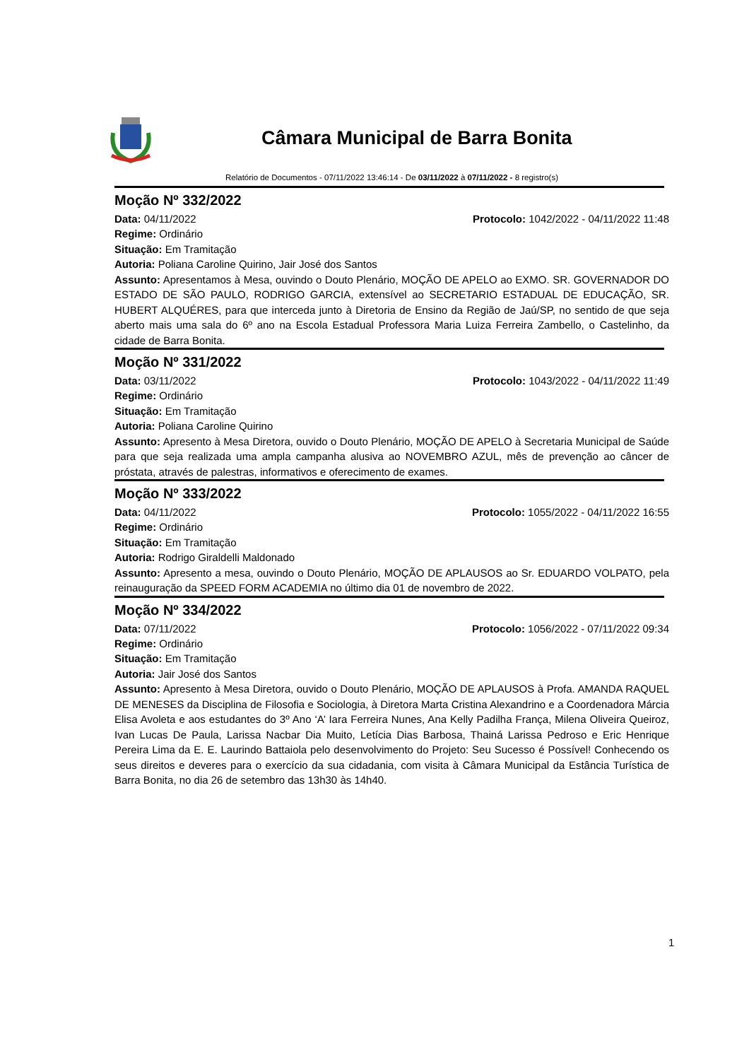Câmara Municipal de Barra Bonita
Relatório de Documentos - 07/11/2022 13:46:14 - De 03/11/2022 à 07/11/2022 - 8 registro(s)
Moção Nº 332/2022
Data: 04/11/2022 Protocolo: 1042/2022 - 04/11/2022 11:48
Regime: Ordinário
Situação: Em Tramitação
Autoria: Poliana Caroline Quirino, Jair José dos Santos
Assunto: Apresentamos à Mesa, ouvindo o Douto Plenário, MOÇÃO DE APELO ao EXMO. SR. GOVERNADOR DO ESTADO DE SÃO PAULO, RODRIGO GARCIA, extensível ao SECRETARIO ESTADUAL DE EDUCAÇÃO, SR. HUBERT ALQUÉRES, para que interceda junto à Diretoria de Ensino da Região de Jaú/SP, no sentido de que seja aberto mais uma sala do 6º ano na Escola Estadual Professora Maria Luiza Ferreira Zambello, o Castelinho, da cidade de Barra Bonita.
Moção Nº 331/2022
Data: 03/11/2022 Protocolo: 1043/2022 - 04/11/2022 11:49
Regime: Ordinário
Situação: Em Tramitação
Autoria: Poliana Caroline Quirino
Assunto: Apresento à Mesa Diretora, ouvido o Douto Plenário, MOÇÃO DE APELO à Secretaria Municipal de Saúde para que seja realizada uma ampla campanha alusiva ao NOVEMBRO AZUL, mês de prevenção ao câncer de próstata, através de palestras, informativos e oferecimento de exames.
Moção Nº 333/2022
Data: 04/11/2022 Protocolo: 1055/2022 - 04/11/2022 16:55
Regime: Ordinário
Situação: Em Tramitação
Autoria: Rodrigo Giraldelli Maldonado
Assunto: Apresento a mesa, ouvindo o Douto Plenário, MOÇÃO DE APLAUSOS ao Sr. EDUARDO VOLPATO, pela reinauguração da SPEED FORM ACADEMIA no último dia 01 de novembro de 2022.
Moção Nº 334/2022
Data: 07/11/2022 Protocolo: 1056/2022 - 07/11/2022 09:34
Regime: Ordinário
Situação: Em Tramitação
Autoria: Jair José dos Santos
Assunto: Apresento à Mesa Diretora, ouvido o Douto Plenário, MOÇÃO DE APLAUSOS à Profa. AMANDA RAQUEL DE MENESES da Disciplina de Filosofia e Sociologia, à Diretora Marta Cristina Alexandrino e a Coordenadora Márcia Elisa Avoleta e aos estudantes do 3º Ano ‘A’ Iara Ferreira Nunes, Ana Kelly Padilha França, Milena Oliveira Queiroz, Ivan Lucas De Paula, Larissa Nacbar Dia Muito, Letícia Dias Barbosa, Thainá Larissa Pedroso e Eric Henrique Pereira Lima da E. E. Laurindo Battaiola pelo desenvolvimento do Projeto: Seu Sucesso é Possível! Conhecendo os seus direitos e deveres para o exercício da sua cidadania, com visita à Câmara Municipal da Estância Turística de Barra Bonita, no dia 26 de setembro das 13h30 às 14h40.
1